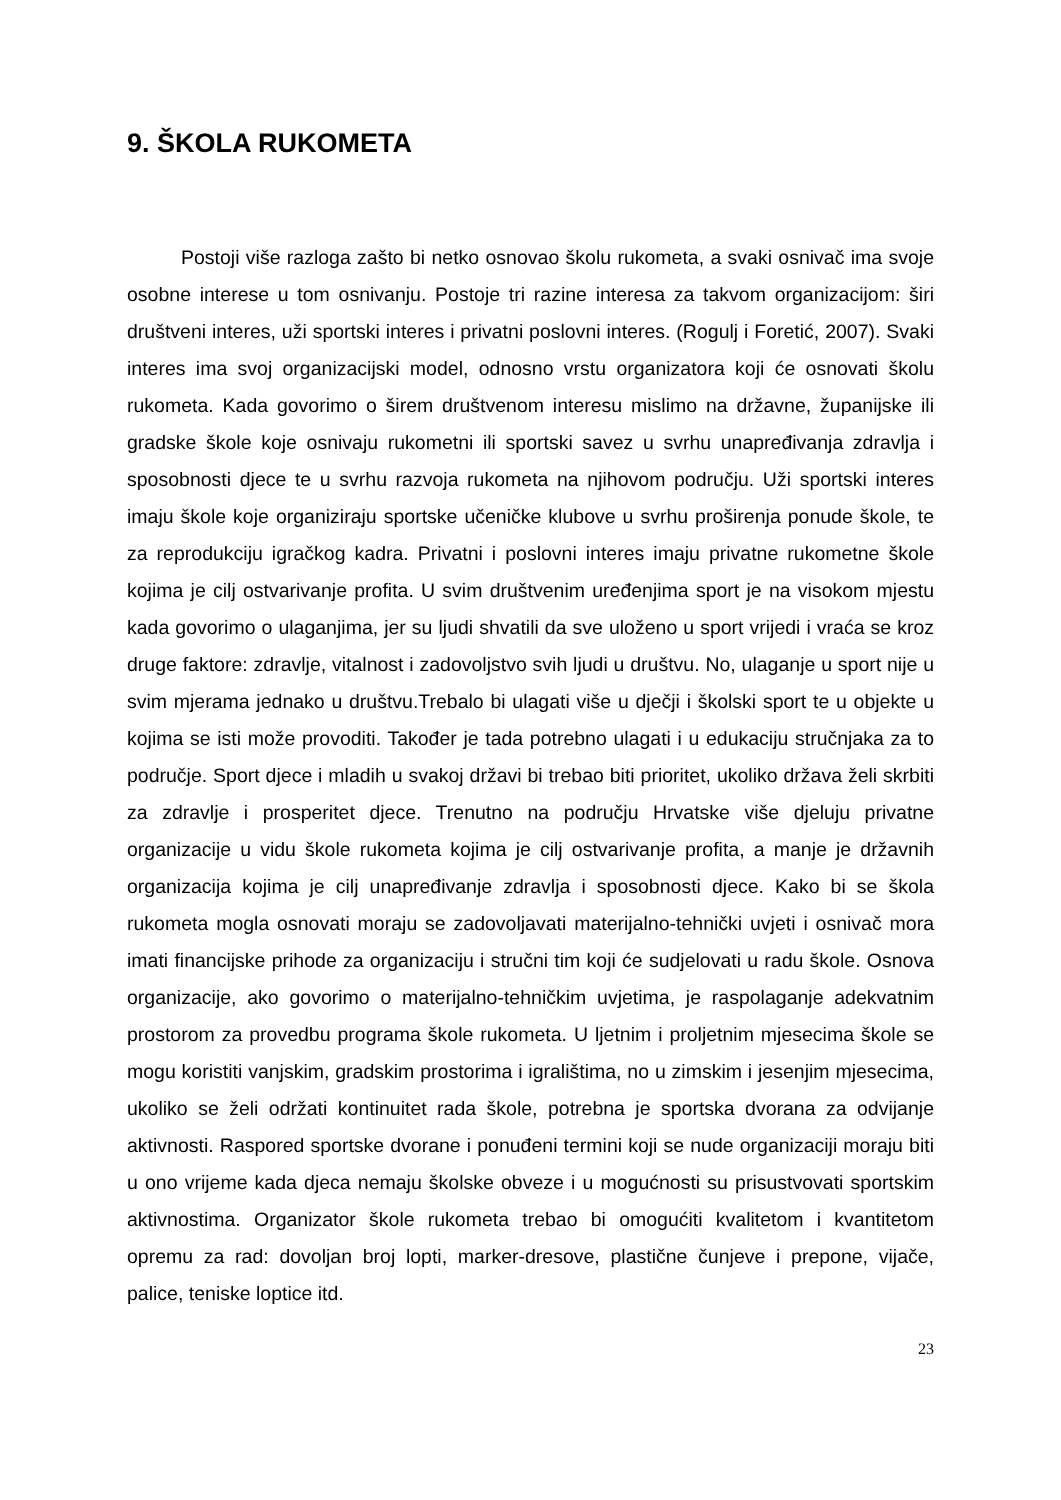9. ŠKOLA RUKOMETA
Postoji više razloga zašto bi netko osnovao školu rukometa, a svaki osnivač ima svoje osobne interese u tom osnivanju. Postoje tri razine interesa za takvom organizacijom: širi društveni interes, uži sportski interes i privatni poslovni interes. (Rogulj i Foretić, 2007). Svaki interes ima svoj organizacijski model, odnosno vrstu organizatora koji će osnovati školu rukometa. Kada govorimo o širem društvenom interesu mislimo na državne, županijske ili gradske škole koje osnivaju rukometni ili sportski savez u svrhu unapređivanja zdravlja i sposobnosti djece te u svrhu razvoja rukometa na njihovom području. Uži sportski interes imaju škole koje organiziraju sportske učeničke klubove u svrhu proširenja ponude škole, te za reprodukciju igračkog kadra. Privatni i poslovni interes imaju privatne rukometne škole kojima je cilj ostvarivanje profita. U svim društvenim uređenjima sport je na visokom mjestu kada govorimo o ulaganjima, jer su ljudi shvatili da sve uloženo u sport vrijedi i vraća se kroz druge faktore: zdravlje, vitalnost i zadovoljstvo svih ljudi u društvu. No, ulaganje u sport nije u svim mjerama jednako u društvu.Trebalo bi ulagati više u dječji i školski sport te u objekte u kojima se isti može provoditi. Također je tada potrebno ulagati i u edukaciju stručnjaka za to područje. Sport djece i mladih u svakoj državi bi trebao biti prioritet, ukoliko država želi skrbiti za zdravlje i prosperitet djece. Trenutno na području Hrvatske više djeluju privatne organizacije u vidu škole rukometa kojima je cilj ostvarivanje profita, a manje je državnih organizacija kojima je cilj unapređivanje zdravlja i sposobnosti djece. Kako bi se škola rukometa mogla osnovati moraju se zadovoljavati materijalno-tehnički uvjeti i osnivač mora imati financijske prihode za organizaciju i stručni tim koji će sudjelovati u radu škole. Osnova organizacije, ako govorimo o materijalno-tehničkim uvjetima, je raspolaganje adekvatnim prostorom za provedbu programa škole rukometa. U ljetnim i proljetnim mjesecima škole se mogu koristiti vanjskim, gradskim prostorima i igralištima, no u zimskim i jesenjim mjesecima, ukoliko se želi održati kontinuitet rada škole, potrebna je sportska dvorana za odvijanje aktivnosti. Raspored sportske dvorane i ponuđeni termini koji se nude organizaciji moraju biti u ono vrijeme kada djeca nemaju školske obveze i u mogućnosti su prisustvovati sportskim aktivnostima. Organizator škole rukometa trebao bi omogućiti kvalitetom i kvantitetom opremu za rad: dovoljan broj lopti, marker-dresove, plastične čunjeve i prepone, vijače, palice, teniske loptice itd.
23